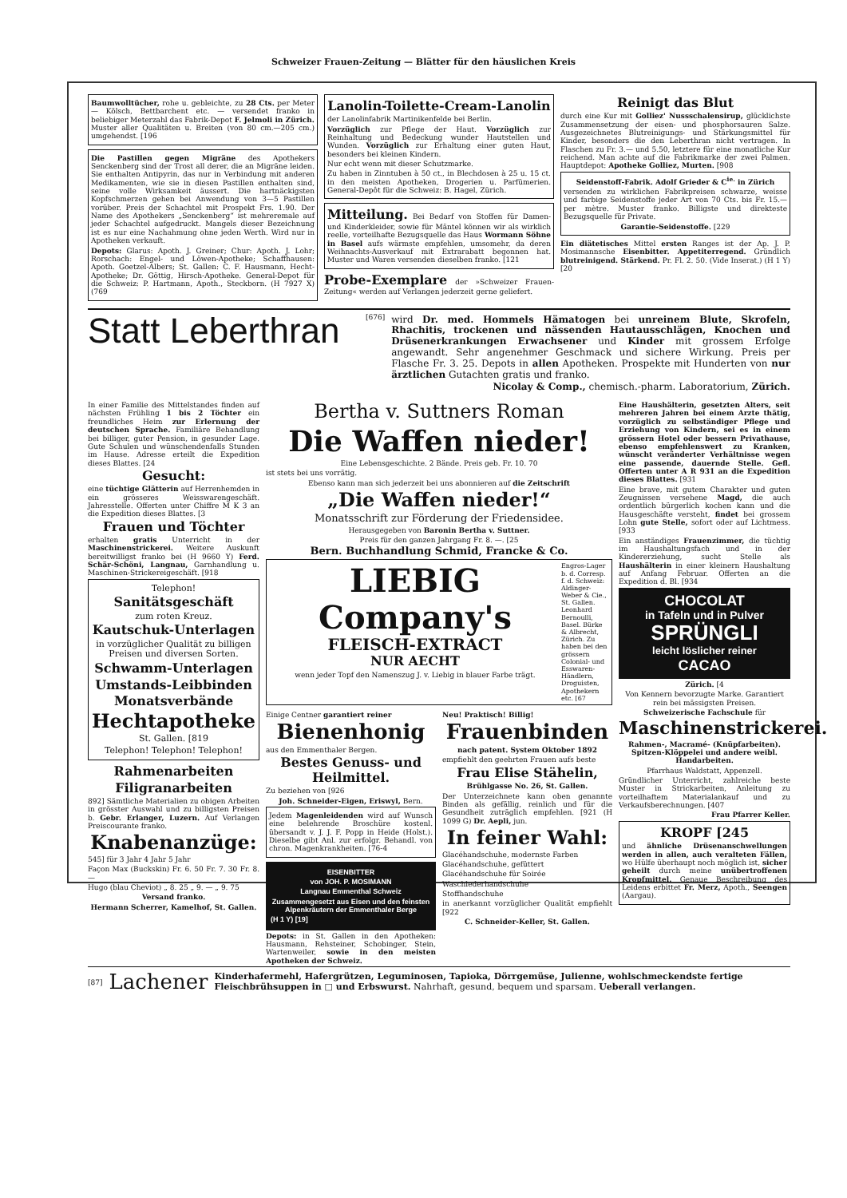Schweizer Frauen-Zeitung — Blätter für den häuslichen Kreis
Baumwolltücher, rohe u. gebleichte, zu 28 Cts. per Meter — Kölsch, Bettbarchent etc. — versendet franko in beliebiger Meterzahl das Fabrik-Depot F. Jelmoli in Zürich. Muster aller Qualitäten u. Breiten (von 80 cm.—205 cm.) umgehendst. [196
Die Pastillen gegen Migräne des Apothekers Senckenberg sind der Trost all derer, die an Migräne leiden. Sie enthalten Antipyrin, das nur in Verbindung mit anderen Medikamenten, wie sie in diesen Pastillen enthalten sind, seine volle Wirksamkeit äussert. Die hartnäckigsten Kopfschmerzen gehen bei Anwendung von 3—5 Pastillen vorüber. Preis der Schachtel mit Prospekt Frs. 1.90. Der Name des Apothekers „Senckenberg“ ist mehreremale auf jeder Schachtel aufgedruckt. Mangels dieser Bezeichnung ist es nur eine Nachahmung ohne jeden Werth. Wird nur in Apotheken verkauft.
Depots: Glarus: Apoth. J. Greiner; Chur: Apoth. J. Lohr; Rorschach: Engel- und Löwen-Apotheke; Schaffhausen: Apoth. Goetzel-Albers; St. Gallen: C. F. Hausmann, Hecht-Apotheke; Dr. Göttig, Hirsch-Apotheke. General-Depot für die Schweiz: P. Hartmann, Apoth., Steckborn. (H 7927 X) (769
Lanolin-Toilette-Cream-Lanolin
der Lanolinfabrik Martinikenfelde bei Berlin.
Vorzüglich zur Pflege der Haut. Vorzüglich zur Reinhaltung und Bedeckung wunder Hautstellen und Wunden. Vorzüglich zur Erhaltung einer guten Haut, besonders bei kleinen Kindern.
Nur echt wenn mit dieser Schutzmarke.
Zu haben in Zinntuben à 50 ct., in Blechdosen à 25 u. 15 ct. in den meisten Apotheken, Drogerien u. Parfümerien. General-Depôt für die Schweiz: B. Hagel, Zürich.
Mitteilung. Bei Bedarf von Stoffen für Damen- und Kinderkleider, sowie für Mäntel können wir als wirklich reelle, vorteilhafte Bezugsquelle das Haus Wormann Söhne in Basel aufs wärmste empfehlen, umsomehr, da deren Weihnachts-Ausverkauf mit Extrarabatt begonnen hat. Muster und Waren versenden dieselben franko. [121
Probe-Exemplare der »Schweizer Frauen-Zeitung« werden auf Verlangen jederzeit gerne geliefert.
Reinigt das Blut
durch eine Kur mit Golliez' Nussschalensirup, glücklichste Zusammensetzung der eisen- und phosphorsauren Salze. Ausgezeichnetes Blutreinigungs- und Stärkungsmittel für Kinder, besonders die den Leberthran nicht vertragen. In Flaschen zu Fr. 3.— und 5.50, letztere für eine monatliche Kur reichend. Man achte auf die Fabrikmarke der zwei Palmen. Hauptdepot: Apotheke Golliez, Murten. [908
Seidenstoff-Fabrik. Adolf Grieder & C<sup>ie.</sup> in Zürich
versenden zu wirklichen Fabrikpreisen schwarze, weisse und farbige Seidenstoffe jeder Art von 70 Cts. bis Fr. 15.— per mètre. Muster franko. Billigste und direkteste Bezugsquelle für Private.
Garantie-Seidenstoffe. [229
Ein diätetisches Mittel ersten Ranges ist der Ap. J. P. Mosimannsche Eisenbitter. Appetiterregend. Gründlich blutreinigend. Stärkend. Pr. Fl. 2. 50. (Vide Inserat.) (H 1 Y) [20
Statt Leberthran
[676]
wird Dr. med. Hommels Hämatogen bei unreinem Blute, Skrofeln, Rhachitis, trockenen und nässenden Hautausschlägen, Knochen und Drüsenerkrankungen Erwachsener und Kinder mit grossem Erfolge angewandt. Sehr angenehmer Geschmack und sichere Wirkung. Preis per Flasche Fr. 3. 25. Depots in allen Apotheken. Prospekte mit Hunderten von nur ärztlichen Gutachten gratis und franko.
Nicolay & Comp., chemisch.-pharm. Laboratorium, Zürich.
In einer Familie des Mittelstandes finden auf nächsten Frühling 1 bis 2 Töchter ein freundliches Heim zur Erlernung der deutschen Sprache. Familiäre Behandlung bei billiger, guter Pension, in gesunder Lage. Gute Schulen und wünschendenfalls Stunden im Hause. Adresse erteilt die Expedition dieses Blattes. [24
Gesucht:
eine tüchtige Glätterin auf Herrenhemden in ein grösseres Weisswarengeschäft. Jahresstelle. Offerten unter Chiffre M K 3 an die Expedition dieses Blattes. [3
Frauen und Töchter
erhalten gratis Unterricht in der Maschinenstrickerei. Weitere Auskunft bereitwilligst franko bei (H 9660 Y) Ferd. Schär-Schöni, Langnau, Garnhandlung u. Maschinen-Strickereigeschäft. [918
Telephon!
Sanitätsgeschäft
zum roten Kreuz.
Kautschuk-Unterlagen
in vorzüglicher Qualität zu billigen Preisen und diversen Sorten.
Schwamm-Unterlagen
Umstands-Leibbinden
Monatsverbände
Hechtapotheke
St. Gallen. [819
Telephon! Telephon! Telephon!
Rahmenarbeiten
Filigranarbeiten
892] Sämtliche Materialien zu obigen Arbeiten in grösster Auswahl und zu billigsten Preisen b. Gebr. Erlanger, Luzern. Auf Verlangen Preiscourante franko.
Knabenanzüge:
545] für 3 Jahr 4 Jahr 5 Jahr
Façon Max (Buckskin) Fr. 6. 50 Fr. 7. 30 Fr. 8. —
Hugo (blau Cheviot) „ 8. 25 „ 9. — „ 9. 75
Versand franko.
Hermann Scherrer, Kamelhof, St. Gallen.
Bertha v. Suttners Roman
Die Waffen nieder!
Eine Lebensgeschichte. 2 Bände. Preis geb. Fr. 10. 70
ist stets bei uns vorrätig.
Ebenso kann man sich jederzeit bei uns abonnieren auf die Zeitschrift
„Die Waffen nieder!“
Monatsschrift zur Förderung der Friedensidee.
Herausgegeben von Baronin Bertha v. Suttner.
Preis für den ganzen Jahrgang Fr. 8. —. [25
Bern. Buchhandlung Schmid, Francke & Co.
LIEBIG Company's
FLEISCH-EXTRACT
NUR AECHT
wenn jeder Topf den Namenszug J. v. Liebig in blauer Farbe trägt.
Engros-Lager b. d. Corresp. f. d. Schweiz: Aldinger-Weber & Cie., St. Gallen. Leonhard Bernoulli, Basel. Bürke & Albrecht, Zürich. Zu haben bei den grössern Colonial- und Esswaren-Händlern, Droguisten, Apothekern etc. [67
Einige Centner garantiert reiner
Bienenhonig
aus den Emmenthaler Bergen.
Bestes Genuss- und Heilmittel.
Zu beziehen von [926
Joh. Schneider-Eigen, Eriswyl, Bern.
Jedem Magenleidenden wird auf Wunsch eine belehrende Broschüre kostenl. übersandt v. J. J. F. Popp in Heide (Holst.). Dieselbe gibt Anl. zur erfolgr. Behandl. von chron. Magenkrankheiten. [76-4
EISENBITTER
von JOH. P. MOSIMANN
Langnau Emmenthal Schweiz
Zusammengesetzt aus Eisen und den feinsten Alpenkräutern der Emmenthaler Berge
(H 1 Y) [19]
Depots: in St. Gallen in den Apotheken: Hausmann, Rehsteiner, Schobinger, Stein, Wartenweiler, sowie in den meisten Apotheken der Schweiz.
Neu! Praktisch! Billig!
Frauenbinden
nach patent. System Oktober 1892
empfiehlt den geehrten Frauen aufs beste
Frau Elise Stähelin,
Brühlgasse No. 26, St. Gallen.
Der Unterzeichnete kann oben genannte Binden als gefällig, reinlich und für die Gesundheit zuträglich empfehlen. [921 (H 1099 G) Dr. Aepli, jun.
In feiner Wahl:
Glacéhandschuhe, modernste Farben
Glacéhandschuhe, gefüttert
Glacéhandschuhe für Soirée
Waschlederhandschuhe
Stoffhandschuhe
in anerkannt vorzüglicher Qualität empfiehlt [922
C. Schneider-Keller, St. Gallen.
Eine Haushälterin, gesetzten Alters, seit mehreren Jahren bei einem Arzte thätig, vorzüglich zu selbständiger Pflege und Erziehung von Kindern, sei es in einem grössern Hotel oder bessern Privathause, ebenso empfehlenswert zu Kranken, wünscht veränderter Verhältnisse wegen eine passende, dauernde Stelle. Gefl. Offerten unter A R 931 an die Expedition dieses Blattes. [931
Eine brave, mit gutem Charakter und guten Zeugnissen versehene Magd, die auch ordentlich bürgerlich kochen kann und die Hausgeschäfte versteht, findet bei grossem Lohn gute Stelle, sofort oder auf Lichtmess. [933
Ein anständiges Frauenzimmer, die tüchtig im Haushaltungsfach und in der Kindererziehung, sucht Stelle als Haushälterin in einer kleinern Haushaltung auf Anfang Februar. Offerten an die Expedition d. Bl. [934
CHOCOLAT
in Tafeln und in Pulver
SPRÜNGLI
leicht löslicher reiner
CACAO
Zürich. [4
Von Kennern bevorzugte Marke. Garantiert rein bei mässigsten Preisen.
Schweizerische Fachschule für
Maschinenstrickerei.
Rahmen-, Macramé- (Knüpfarbeiten). Spitzen-Klöppelei und andere weibl. Handarbeiten.
Pfarrhaus Waldstatt, Appenzell.
Gründlicher Unterricht, zahlreiche beste Muster in Strickarbeiten, Anleitung zu vorteilhaftem Materialankauf und zu Verkaufsberechnungen. [407
Frau Pfarrer Keller.
KROPF [245
und ähnliche Drüsenanschwellungen werden in allen, auch veralteten Fällen, wo Hülfe überhaupt noch möglich ist, sicher geheilt durch meine unübertroffenen Kropfmittel. Genaue Beschreibung des Leidens erbittet Fr. Merz, Apoth., Seengen (Aargau).
[87]
Lachener
Kinderhafermehl, Hafergrützen, Leguminosen, Tapioka, Dörrgemüse, Julienne, wohlschmeckendste fertige Fleischbrühsuppen in □ und Erbswurst. Nahrhaft, gesund, bequem und sparsam. Ueberall verlangen.